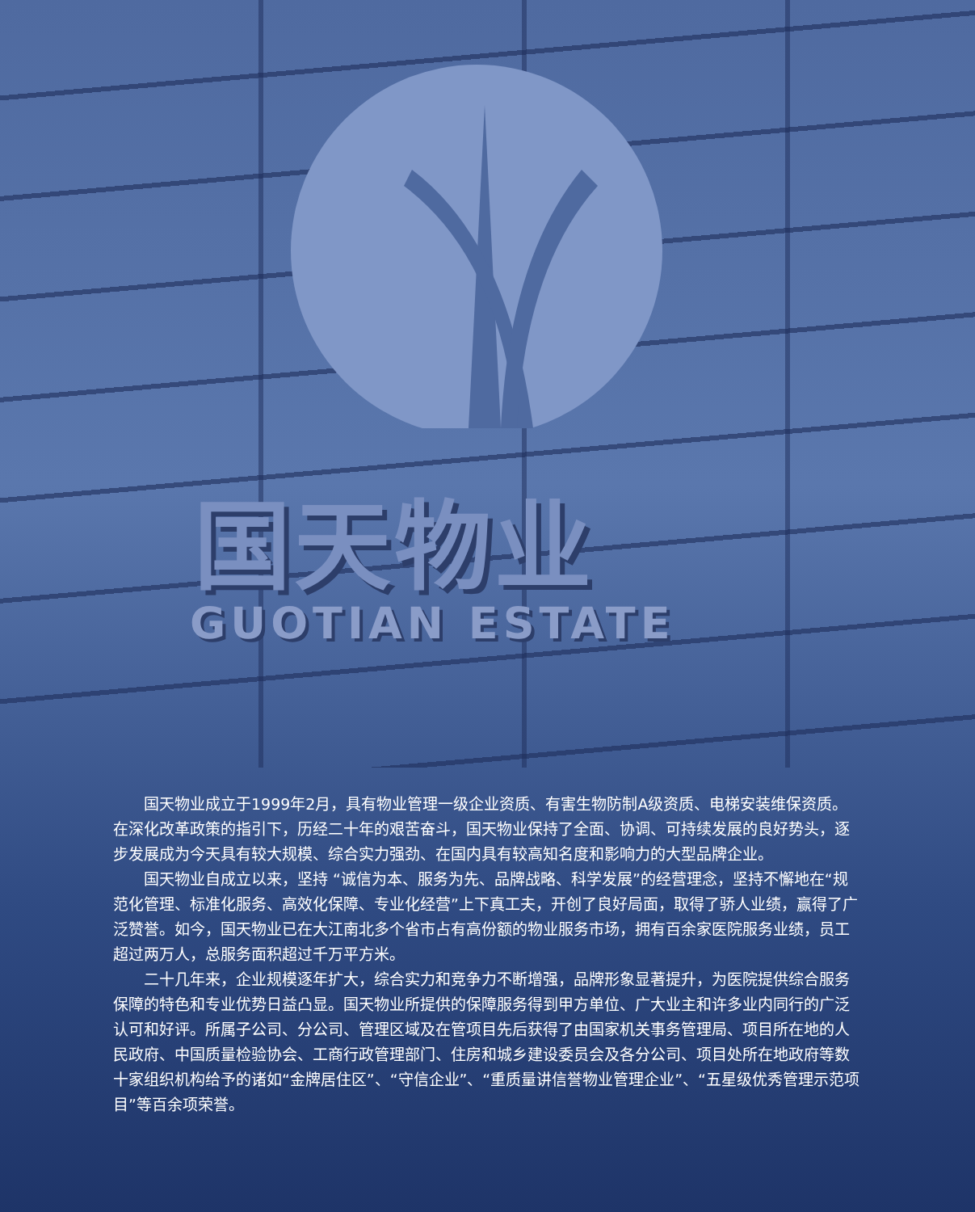国天物业
GUOTIAN ESTATE
国天物业成立于1999年2月，具有物业管理一级企业资质、有害生物防制A级资质、电梯安装维保资质。在深化改革政策的指引下，历经二十年的艰苦奋斗，国天物业保持了全面、协调、可持续发展的良好势头，逐步发展成为今天具有较大规模、综合实力强劲、在国内具有较高知名度和影响力的大型品牌企业。
国天物业自成立以来，坚持 “诚信为本、服务为先、品牌战略、科学发展”的经营理念，坚持不懈地在“规范化管理、标准化服务、高效化保障、专业化经营”上下真工夫，开创了良好局面，取得了骄人业绩，赢得了广泛赞誉。如今，国天物业已在大江南北多个省市占有高份额的物业服务市场，拥有百余家医院服务业绩，员工超过两万人，总服务面积超过千万平方米。
二十几年来，企业规模逐年扩大，综合实力和竞争力不断增强，品牌形象显著提升，为医院提供综合服务保障的特色和专业优势日益凸显。国天物业所提供的保障服务得到甲方单位、广大业主和许多业内同行的广泛认可和好评。所属子公司、分公司、管理区域及在管项目先后获得了由国家机关事务管理局、项目所在地的人民政府、中国质量检验协会、工商行政管理部门、住房和城乡建设委员会及各分公司、项目处所在地政府等数十家组织机构给予的诸如“金牌居住区”、“守信企业”、“重质量讲信誉物业管理企业”、“五星级优秀管理示范项目”等百余项荣誉。